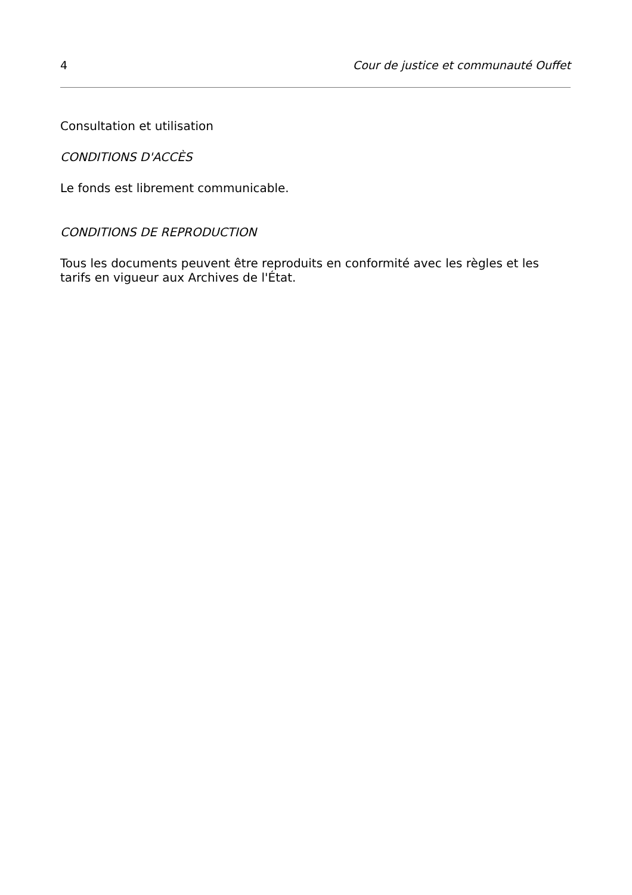4 Cour de justice et communauté Ouffet
Consultation et utilisation
CONDITIONS D'ACCÈS
Le fonds est librement communicable.
CONDITIONS DE REPRODUCTION
Tous les documents peuvent être reproduits en conformité avec les règles et les tarifs en vigueur aux Archives de l'État.